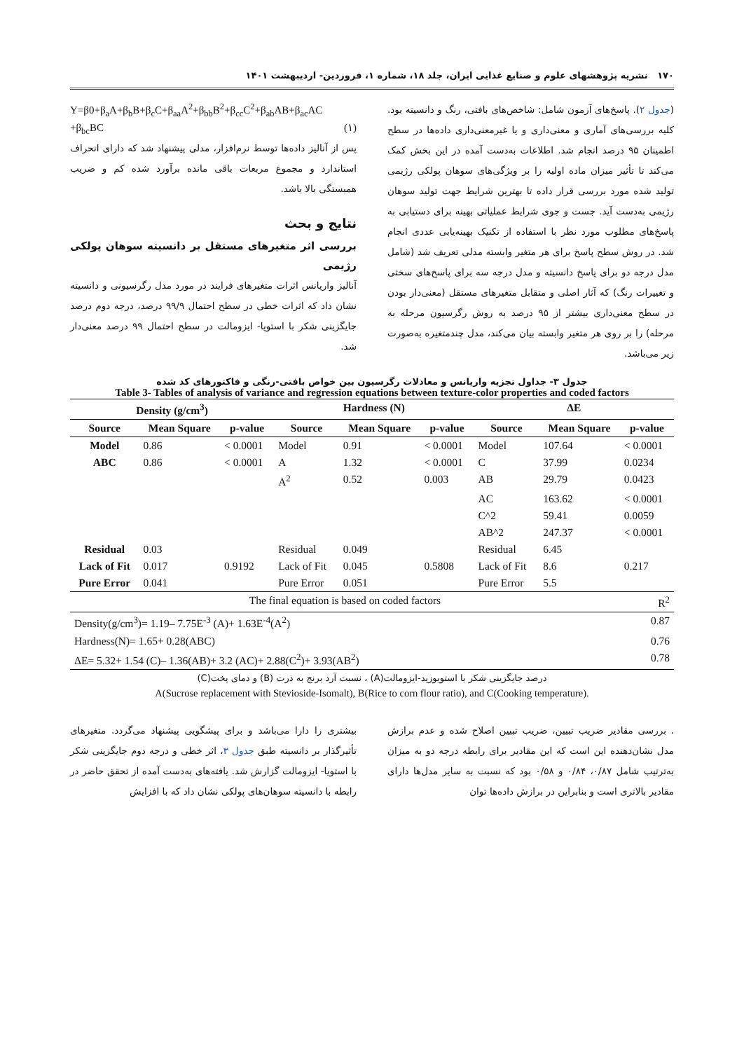۱۷۰ نشریه پژوهشهای علوم و صنایع غذایی ایران، جلد ۱۸، شماره ۱، فروردین- اردیبهشت ۱۴۰۱
(جدول ۲). پاسخ‌های آزمون شامل: شاخص‌های بافتی، رنگ و دانسیته بود. کلیه بررسی‌های آماری و معنی‌داری و یا غیرمعنی‌داری داده‌ها در سطح اطمینان ۹۵ درصد انجام شد. اطلاعات به‌دست آمده در این بخش کمک می‌کند تا تأثیر میزان ماده اولیه را بر ویژگی‌های سوهان پولکی رژیمی تولید شده مورد بررسی قرار داده تا بهترین شرایط جهت تولید سوهان رژیمی به‌دست آید. جست و جوی شرایط عملیاتی بهینه برای دستیابی به پاسخ‌های مطلوب مورد نظر با استفاده از تکنیک بهینه‌یابی عددی انجام شد. در روش سطح پاسخ برای هر متغیر وابسته مدلی تعریف شد (شامل مدل درجه دو برای پاسخ دانسیته و مدل درجه سه برای پاسخ‌های سختی و تغییرات رنگ) که آثار اصلی و متقابل متغیرهای مستقل (معنی‌دار بودن در سطح معنی‌داری بیشتر از ۹۵ درصد به روش رگرسیون مرحله به مرحله) را بر روی هر متغیر وابسته بیان می‌کند، مدل چندمتغیره به‌صورت زیر می‌باشد.
Y=β0+β<sub>a</sub>A+β<sub>b</sub>B+β<sub>c</sub>C+β<sub>aa</sub>A<sup>2</sup>+β<sub>bb</sub>B<sup>2</sup>+β<sub>cc</sub>C<sup>2</sup>+β<sub>ab</sub>AB+β<sub>ac</sub>AC +β<sub>bc</sub>BC (۱)
پس از آنالیز داده‌ها توسط نرم‌افزار، مدلی پیشنهاد شد که دارای انحراف استاندارد و مجموع مربعات باقی مانده برآورد شده کم و ضریب همبستگی بالا باشد.
نتایج و بحث
بررسی اثر متغیرهای مستقل بر دانسیته سوهان پولکی رژیمی
آنالیز واریانس اثرات متغیرهای فرایند در مورد مدل رگرسیونی و دانسیته نشان داد که اثرات خطی در سطح احتمال ۹۹/۹ درصد، درجه دوم درصد جایگزینی شکر با استویا- ایزومالت در سطح احتمال ۹۹ درصد معنی‌دار شد.
جدول ۳- جداول تجزیه واریانس و معادلات رگرسیون بین خواص بافتی-رنگی و فاکتورهای کد شده
Table 3- Tables of analysis of variance and regression equations between texture-color properties and coded factors
| Density (g/cm<sup>3</sup>) | | | Hardness (N) | | | ΔE | | |
| --- | --- | --- | --- | --- | --- | --- | --- | --- |
| Source | Mean Square | p-value | Source | Mean Square | p-value | Source | Mean Square | p-value |
| Model | 0.86 | < 0.0001 | Model | 0.91 | < 0.0001 | Model | 107.64 | < 0.0001 |
| ABC | 0.86 | < 0.0001 | A | 1.32 | < 0.0001 | C | 37.99 | 0.0234 |
| | | | A<sup>2</sup> | 0.52 | 0.003 | AB | 29.79 | 0.0423 |
| | | | | | | AC | 163.62 | < 0.0001 |
| | | | | | | C^2 | 59.41 | 0.0059 |
| | | | | | | AB^2 | 247.37 | < 0.0001 |
| Residual | 0.03 | | Residual | 0.049 | | Residual | 6.45 | |
| Lack of Fit | 0.017 | 0.9192 | Lack of Fit | 0.045 | 0.5808 | Lack of Fit | 8.6 | 0.217 |
| Pure Error | 0.041 | | Pure Error | 0.051 | | Pure Error | 5.5 | |
| The final equation is based on coded factors | | | | | | | | R<sup>2</sup> |
| Density(g/cm<sup>3</sup>)= 1.19– 7.75E<sup>-3</sup> (A)+ 1.63E<sup>-4</sup>(A<sup>2</sup>) | | | | | | | | 0.87 |
| Hardness(N)= 1.65+ 0.28(ABC) | | | | | | | | 0.76 |
| ΔE= 5.32+ 1.54 (C)– 1.36(AB)+ 3.2 (AC)+ 2.88(C<sup>2</sup>)+ 3.93(AB<sup>2</sup>) | | | | | | | | 0.78 |
درصد جایگزینی شکر با استویوزید-ایزومالت(A) ، نسبت آرد برنج به ذرت (B) و دمای پخت(C)
A(Sucrose replacement with Stevioside-Isomalt), B(Rice to corn flour ratio), and C(Cooking temperature).
. بررسی مقادیر ضریب تبیین، ضریب تبیین اصلاح شده و عدم برازش مدل نشان‌دهنده این است که این مقادیر برای رابطه درجه دو به میزان به‌ترتیب شامل ۰/۸۷، ۰/۸۴ و ۰/۵۸ بود که نسبت به سایر مدل‌ها دارای مقادیر بالاتری است و بنابراین در برازش داده‌ها توان
بیشتری را دارا می‌باشد و برای پیشگویی پیشنهاد می‌گردد. متغیرهای تأثیرگذار بر دانسیته طبق جدول ۳، اثر خطی و درجه دوم جایگزینی شکر با استویا- ایزومالت گزارش شد. یافته‌های به‌دست آمده از تحقق حاضر در رابطه با دانسیته سوهان‌های پولکی نشان داد که با افزایش